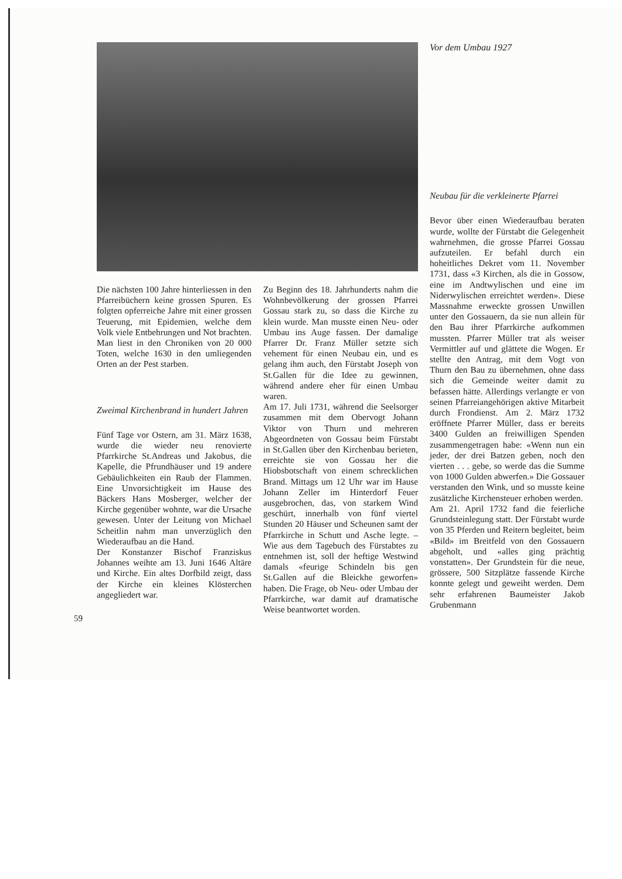Die nächsten 100 Jahre hinterliessen in den Pfarreibüchern keine grossen Spuren. Es folgten opferreiche Jahre mit einer grossen Teuerung, mit Epidemien, welche dem Volk viele Entbehrungen und Not brachten. Man liest in den Chroniken von 20 000 Toten, welche 1630 in den umliegenden Orten an der Pest starben.
Zweimal Kirchenbrand in hundert Jahren
Fünf Tage vor Ostern, am 31. März 1638, wurde die wieder neu renovierte Pfarrkirche St.Andreas und Jakobus, die Kapelle, die Pfrundhäuser und 19 andere Gebäulichkeiten ein Raub der Flammen. Eine Unvorsichtigkeit im Hause des Bäckers Hans Mosberger, welcher der Kirche gegenüber wohnte, war die Ursache gewesen. Unter der Leitung von Michael Scheitlin nahm man unverzüglich den Wiederaufbau an die Hand.
Der Konstanzer Bischof Franziskus Johannes weihte am 13. Juni 1646 Altäre und Kirche. Ein altes Dorfbild zeigt, dass der Kirche ein kleines Klösterchen angegliedert war.
Zu Beginn des 18. Jahrhunderts nahm die Wohnbevölkerung der grossen Pfarrei Gossau stark zu, so dass die Kirche zu klein wurde. Man musste einen Neu- oder Umbau ins Auge fassen. Der damalige Pfarrer Dr. Franz Müller setzte sich vehement für einen Neubau ein, und es gelang ihm auch, den Fürstabt Joseph von St.Gallen für die Idee zu gewinnen, während andere eher für einen Umbau waren.
Am 17. Juli 1731, während die Seelsorger zusammen mit dem Obervogt Johann Viktor von Thurn und mehreren Abgeordneten von Gossau beim Fürstabt in St.Gallen über den Kirchenbau berieten, erreichte sie von Gossau her die Hiobsbotschaft von einem schrecklichen Brand. Mittags um 12 Uhr war im Hause Johann Zeller im Hinterdorf Feuer ausgebrochen, das, von starkem Wind geschürt, innerhalb von fünf viertel Stunden 20 Häuser und Scheunen samt der Pfarrkirche in Schutt und Asche legte. – Wie aus dem Tagebuch des Fürstabtes zu entnehmen ist, soll der heftige Westwind damals «feurige Schindeln bis gen St.Gallen auf die Bleickhe geworfen» haben. Die Frage, ob Neu- oder Umbau der Pfarrkirche, war damit auf dramatische Weise beantwortet worden.
Vor dem Umbau 1927
Neubau für die verkleinerte Pfarrei
Bevor über einen Wiederaufbau beraten wurde, wollte der Fürstabt die Gelegenheit wahrnehmen, die grosse Pfarrei Gossau aufzuteilen. Er befahl durch ein hoheitliches Dekret vom 11. November 1731, dass «3 Kirchen, als die in Gossow, eine im Andtwylischen und eine im Niderwylischen erreichtet werden». Diese Massnahme erweckte grossen Unwillen unter den Gossauern, da sie nun allein für den Bau ihrer Pfarrkirche aufkommen mussten. Pfarrer Müller trat als weiser Vermittler auf und glättete die Wogen. Er stellte den Antrag, mit dem Vogt von Thurn den Bau zu übernehmen, ohne dass sich die Gemeinde weiter damit zu befassen hätte. Allerdings verlangte er von seinen Pfarreiangehörigen aktive Mitarbeit durch Frondienst. Am 2. März 1732 eröffnete Pfarrer Müller, dass er bereits 3400 Gulden an freiwilligen Spenden zusammengetragen habe: «Wenn nun ein jeder, der drei Batzen geben, noch den vierten . . . gebe, so werde das die Summe von 1000 Gulden abwerfen.» Die Gossauer verstanden den Wink, und so musste keine zusätzliche Kirchensteuer erhoben werden.
Am 21. April 1732 fand die feierliche Grundsteinlegung statt. Der Fürstabt wurde von 35 Pferden und Reitern begleitet, beim «Bild» im Breitfeld von den Gossauern abgeholt, und «alles ging prächtig vonstatten». Der Grundstein für die neue, grössere, 500 Sitzplätze fassende Kirche konnte gelegt und geweiht werden. Dem sehr erfahrenen Baumeister Jakob Grubenmann
59